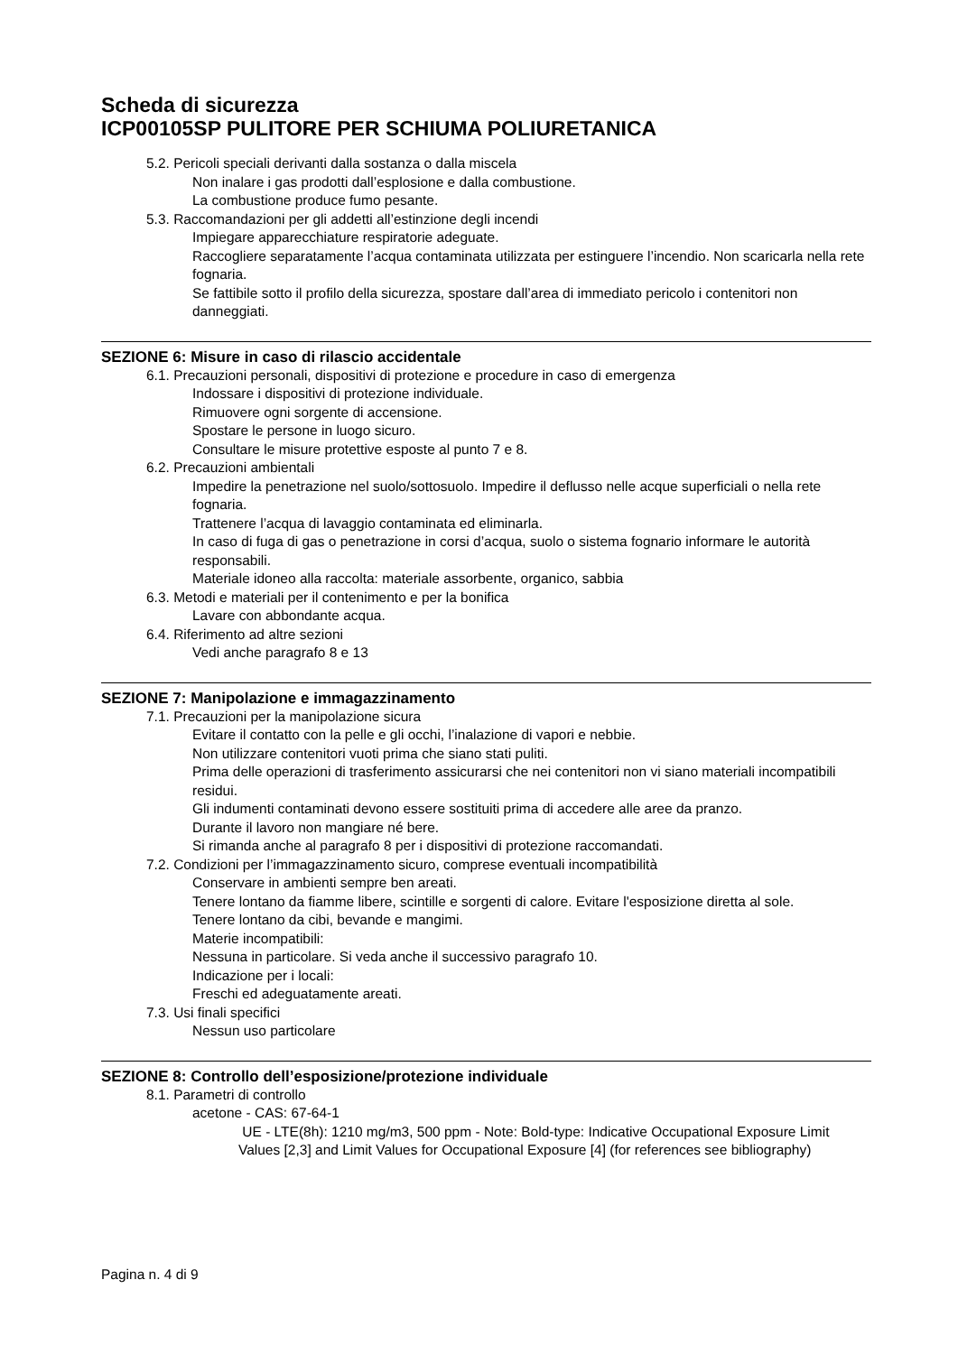Scheda di sicurezza
ICP00105SP PULITORE PER SCHIUMA POLIURETANICA
5.2. Pericoli speciali derivanti dalla sostanza o dalla miscela
Non inalare i gas prodotti dall’esplosione e dalla combustione.
La combustione produce fumo pesante.
5.3. Raccomandazioni per gli addetti all’estinzione degli incendi
Impiegare apparecchiature respiratorie adeguate.
Raccogliere separatamente l’acqua contaminata utilizzata per estinguere l’incendio. Non scaricarla nella rete fognaria.
Se fattibile sotto il profilo della sicurezza, spostare dall’area di immediato pericolo i contenitori non danneggiati.
SEZIONE 6: Misure in caso di rilascio accidentale
6.1. Precauzioni personali, dispositivi di protezione e procedure in caso di emergenza
Indossare i dispositivi di protezione individuale.
Rimuovere ogni sorgente di accensione.
Spostare le persone in luogo sicuro.
Consultare le misure protettive esposte al punto 7 e 8.
6.2. Precauzioni ambientali
Impedire la penetrazione nel suolo/sottosuolo. Impedire il deflusso nelle acque superficiali o nella rete fognaria.
Trattenere l’acqua di lavaggio contaminata ed eliminarla.
In caso di fuga di gas o penetrazione in corsi d’acqua, suolo o sistema fognario informare le autorità responsabili.
Materiale idoneo alla raccolta: materiale assorbente, organico, sabbia
6.3. Metodi e materiali per il contenimento e per la bonifica
Lavare con abbondante acqua.
6.4. Riferimento ad altre sezioni
Vedi anche paragrafo 8 e 13
SEZIONE 7: Manipolazione e immagazzinamento
7.1. Precauzioni per la manipolazione sicura
Evitare il contatto con la pelle e gli occhi, l’inalazione di vapori e nebbie.
Non utilizzare contenitori vuoti prima che siano stati puliti.
Prima delle operazioni di trasferimento assicurarsi che nei contenitori non vi siano materiali incompatibili residui.
Gli indumenti contaminati devono essere sostituiti prima di accedere alle aree da pranzo.
Durante il lavoro non mangiare né bere.
Si rimanda anche al paragrafo 8 per i dispositivi di protezione raccomandati.
7.2. Condizioni per l’immagazzinamento sicuro, comprese eventuali incompatibilità
Conservare in ambienti sempre ben areati.
Tenere lontano da fiamme libere, scintille e sorgenti di calore. Evitare l'esposizione diretta al sole.
Tenere lontano da cibi, bevande e mangimi.
Materie incompatibili:
Nessuna in particolare. Si veda anche il successivo paragrafo 10.
Indicazione per i locali:
Freschi ed adeguatamente areati.
7.3. Usi finali specifici
Nessun uso particolare
SEZIONE 8: Controllo dell’esposizione/protezione individuale
8.1. Parametri di controllo
acetone - CAS: 67-64-1
UE - LTE(8h): 1210 mg/m3, 500 ppm - Note: Bold-type: Indicative Occupational Exposure Limit Values [2,3] and Limit Values for Occupational Exposure [4] (for references see bibliography)
Pagina n. 4 di 9